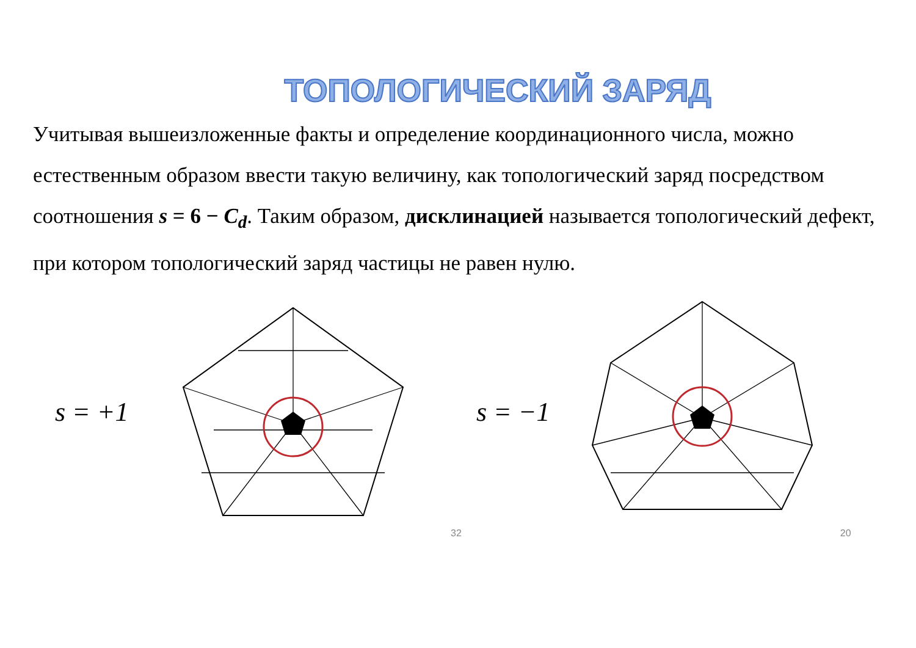ТОПОЛОГИЧЕСКИЙ ЗАРЯД
Учитывая вышеизложенные факты и определение координационного числа, можно естественным образом ввести такую величину, как топологический заряд посредством соотношения s = 6 − C<sub>d</sub>. Таким образом, дисклинацией называется топологический дефект, при котором топологический заряд частицы не равен нулю.
s = +1 s = −1
32 20